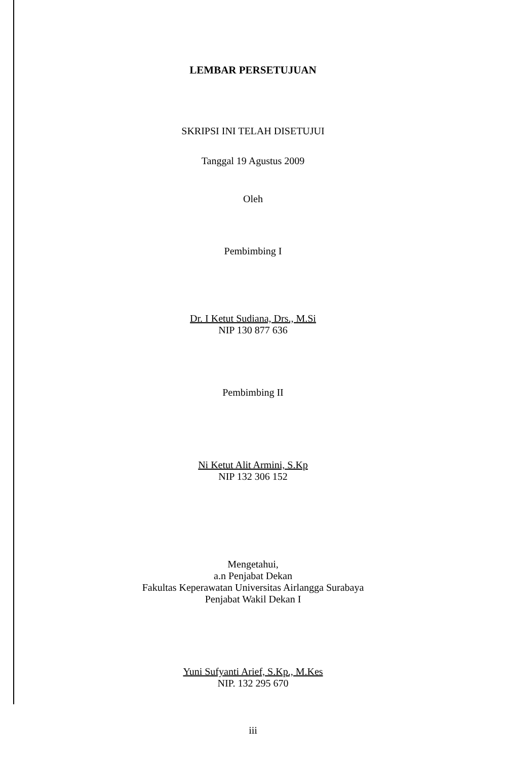LEMBAR PERSETUJUAN
SKRIPSI INI TELAH DISETUJUI
Tanggal 19 Agustus 2009
Oleh
Pembimbing I
Dr. I Ketut Sudiana, Drs., M.Si
NIP 130 877 636
Pembimbing II
Ni Ketut Alit Armini, S.Kp
NIP 132 306 152
Mengetahui,
a.n Penjabat Dekan
Fakultas Keperawatan Universitas Airlangga Surabaya
Penjabat Wakil Dekan I
Yuni Sufyanti Arief, S.Kp., M.Kes
NIP. 132 295 670
iii